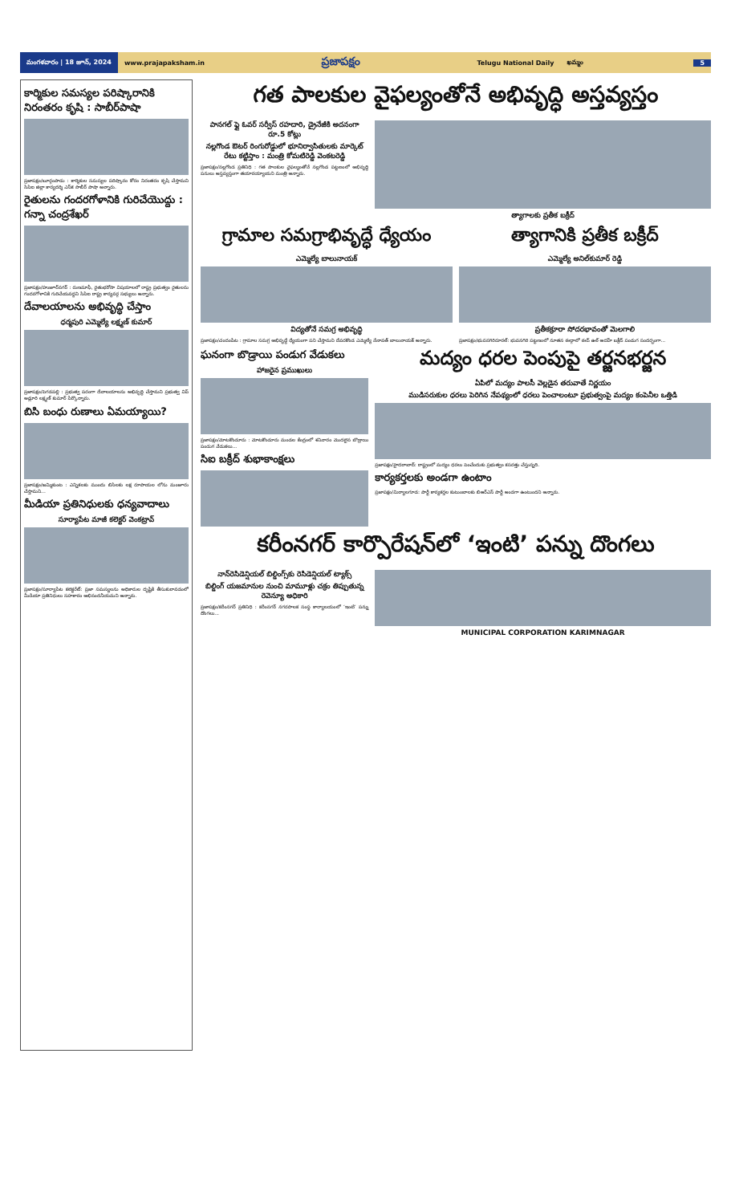మంగళవారం | 18 జూన్, 2024
www.prajapaksham.in
ప్రజాపక్షం
Telugu National Daily ఖమ్మం 5
కార్మికుల సమస్యల పరిష్కారానికి నిరంతరం కృషి : సాబీర్‌పాషా
ప్రజాపక్షం/బూర్గంపాడు : కార్మికుల సమస్యల పరిష్కారం కోరం నిరంతరం కృషి చేస్తామని సిపిఐ జిల్లా కార్యదర్శి ఎస్‌కె సాబీర్ పాషా అన్నారు.
రైతులను గందరగోళానికి గురిచేయొద్దు : గన్నా చంద్రశేఖర్
ప్రజాపక్షం/హుజూర్‌నగర్ : రుణమాఫీ, రైతుభరోసా విషయాలలో రాష్ట్ర ప్రభుత్వం రైతులను గందరగోళానికి గురిచేయవద్దని సిపిఐ రాష్ట్ర కార్యవర్గ సభ్యులు అన్నారు.
దేవాలయాలను అభివృద్ధి చేస్తాం
ధర్మపురి ఎమ్మెల్యే లక్ష్మణ్ కుమార్
ప్రజాపక్షం/పెగడపల్లి : ప్రభుత్వ పరంగా దేవాలయాలను అభివృద్ధి చేస్తామని ప్రభుత్వ విప్ అడ్లూరి లక్ష్మణ్ కుమార్ పేర్కొన్నారు.
బిసి బంధు రుణాలు ఏమయ్యాయి?
ప్రజాపక్షం/జమ్మికుంట : ఎన్నికలకు ముందు బిసిలకు లక్ష రూపాయల లోను మంజూరు చేస్తామని...
మీడియా ప్రతినిధులకు ధన్యవాదాలు
సూర్యాపేట మాజీ కలెక్టర్ వెంకట్రావ్
ప్రజాపక్షం/సూర్యాపేట కలెక్టరేట్: ప్రజా సమస్యలను అధికారుల దృష్టికి తీసుకురావడంలో మీడియా ప్రతినిధులు సహకారం అభినందనీయమని అన్నారు.
గత పాలకుల వైఫల్యంతోనే అభివృద్ధి అస్తవ్యస్తం
పానగల్ ఫ్లై ఓవర్ సర్వీస్ రహదారి, డ్రైనేజీకి అదనంగా రూ.5 కోట్లు
నల్లగొండ ఔటర్ రింగురోడ్డులో భూనిర్వాసితులకు మార్కెట్ రేటు కట్టిస్తాం : మంత్రి కోమటిరెడ్డి వెంకటరెడ్డి
ప్రజాపక్షం/నల్లగొండ ప్రతినిధి : గత పాలకుల వైఫల్యంతోనే నల్లగొండ పట్టణంలో అభివృద్ధి పనులు అస్తవ్యస్తంగా తయారయ్యాయని మంత్రి అన్నారు.
త్యాగాలకు ప్రతీక బక్రీద్
గ్రామాల సమగ్రాభివృద్ధే ధ్యేయం
ఎమ్మెల్యే బాలునాయక్
విద్యతోనే సమగ్ర అభివృద్ధి
ప్రజాపక్షం/చందంపేట : గ్రామాల సమగ్ర అభివృద్ధే ధ్యేయంగా పని చేస్తామని దేవరకొండ ఎమ్మెల్యే నేనావత్ బాలునాయక్ అన్నారు.
త్యాగానికి ప్రతీక బక్రీద్
ఎమ్మెల్యే అనిల్‌కుమార్ రెడ్డి
ప్రతీకక్రూరా సోదరభావంతో మెలగాలి
ప్రజాపక్షం/భువనగిరిరూరల్: భువనగిరి పట్టణంలో నూతన ఈద్గాలో ఈద్ ఉల్ అదహ్ బక్రీద్ పండుగ సందర్భంగా...
ఘనంగా బొడ్రాయి పండుగ వేడుకలు
హాజరైన ప్రముఖులు
ప్రజాపక్షం/మోటకొండూరు : మోటకొండూరు మండల కేంద్రంలో శనివారం మొదలైన బొడ్రాయి పండుగ వేడుకలు...
సిఐ బక్రీద్ శుభాకాంక్షలు
మద్యం ధరల పెంపుపై తర్జనభర్జన
ఏపిలో మద్యం పాలసీ వెల్లడైన తరువాతే నిర్ణయం
ముడిసరుకుల ధరలు పెరిగిన నేపథ్యంలో ధరలు పెంచాలంటూ ప్రభుత్వంపై మద్యం కంపెనీల ఒత్తిడి
ప్రజాపక్షం/హైదరాబాద్: రాష్ట్రంలో మద్యం ధరలు పెంచేందుకు ప్రభుత్వం కసరత్తు చేస్తున్నది.
కార్యకర్తలకు అండగా ఉంటాం
ప్రజాపక్షం/మిర్యాలగూడ: పార్టీ కార్యకర్తల కుటుంబాలకు బిఆర్‌ఎస్ పార్టీ అండగా ఉంటుందని అన్నారు.
కరీంనగర్ కార్పొరేషన్‌లో ‘ఇంటి’ పన్ను దొంగలు
నాన్‌రెసిడెన్షియల్ బిల్డింగ్స్‌కు రెసిడెన్షియల్ ట్యాక్స్
బిల్డింగ్ యజమానుల నుంచి మామూళ్లు చక్రం తిప్పుతున్న రెవెన్యూ అధికారి
ప్రజాపక్షం/కరీంనగర్ ప్రతినిధి : కరీంనగర్ నగరపాలక సంస్థ కార్యాలయంలో ‘ఇంటి’ పన్ను దొంగలు...
MUNICIPAL CORPORATION KARIMNAGAR